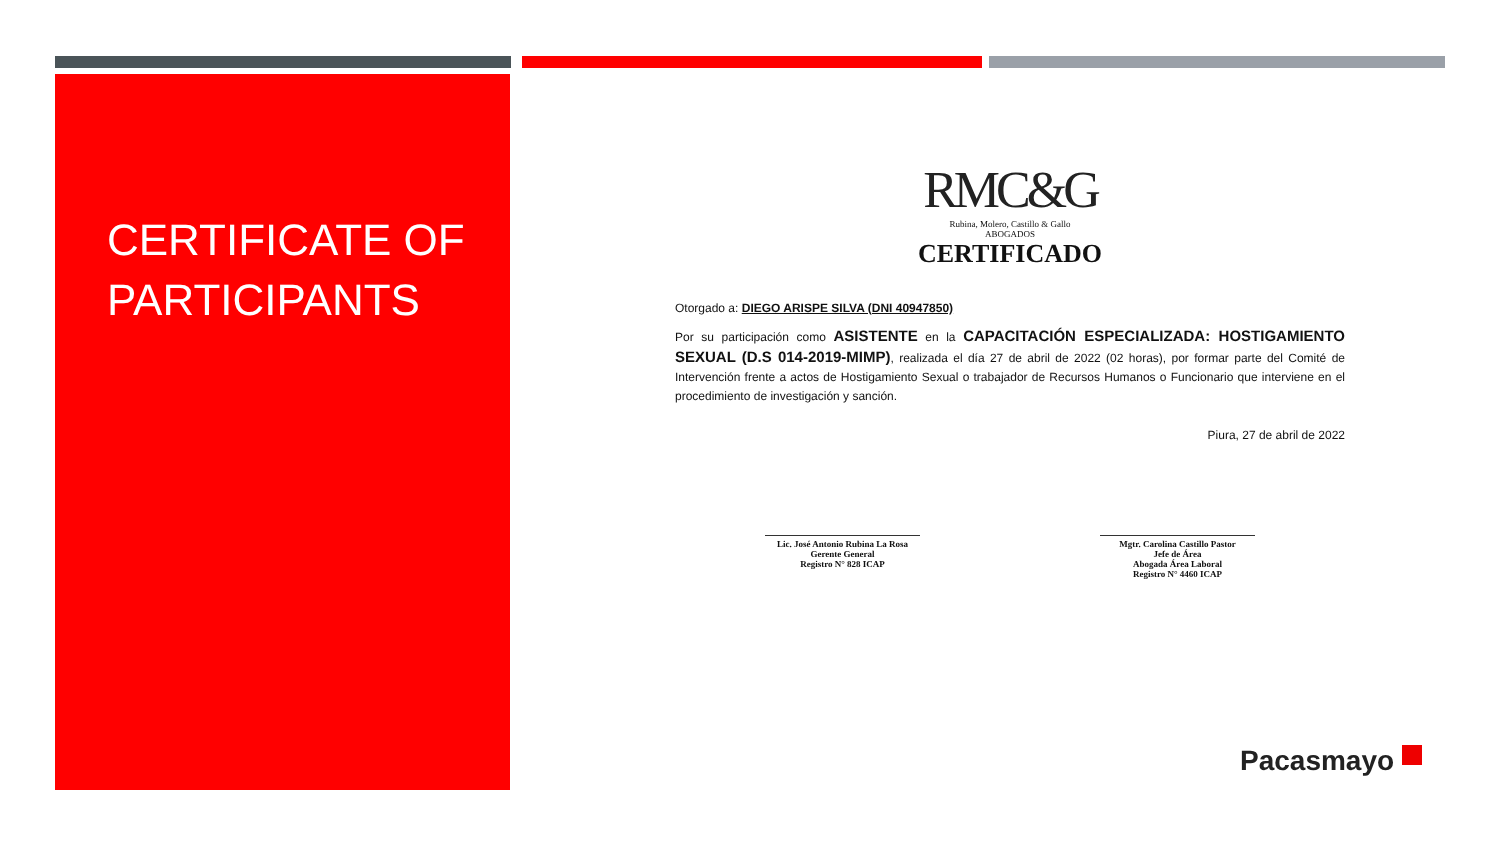CERTIFICATE OF PARTICIPANTS
RMC&G
Rubina, Molero, Castillo & Gallo
ABOGADOS
CERTIFICADO
Otorgado a: DIEGO ARISPE SILVA (DNI 40947850)
Por su participación como ASISTENTE en la CAPACITACIÓN ESPECIALIZADA: HOSTIGAMIENTO SEXUAL (D.S 014-2019-MIMP), realizada el día 27 de abril de 2022 (02 horas), por formar parte del Comité de Intervención frente a actos de Hostigamiento Sexual o trabajador de Recursos Humanos o Funcionario que interviene en el procedimiento de investigación y sanción.
Piura, 27 de abril de 2022
Lic. José Antonio Rubina La Rosa
Gerente General
Registro N° 828 ICAP
Mgtr. Carolina Castillo Pastor
Jefe de Área
Abogada Área Laboral
Registro N° 4460 ICAP
Pacasmayo